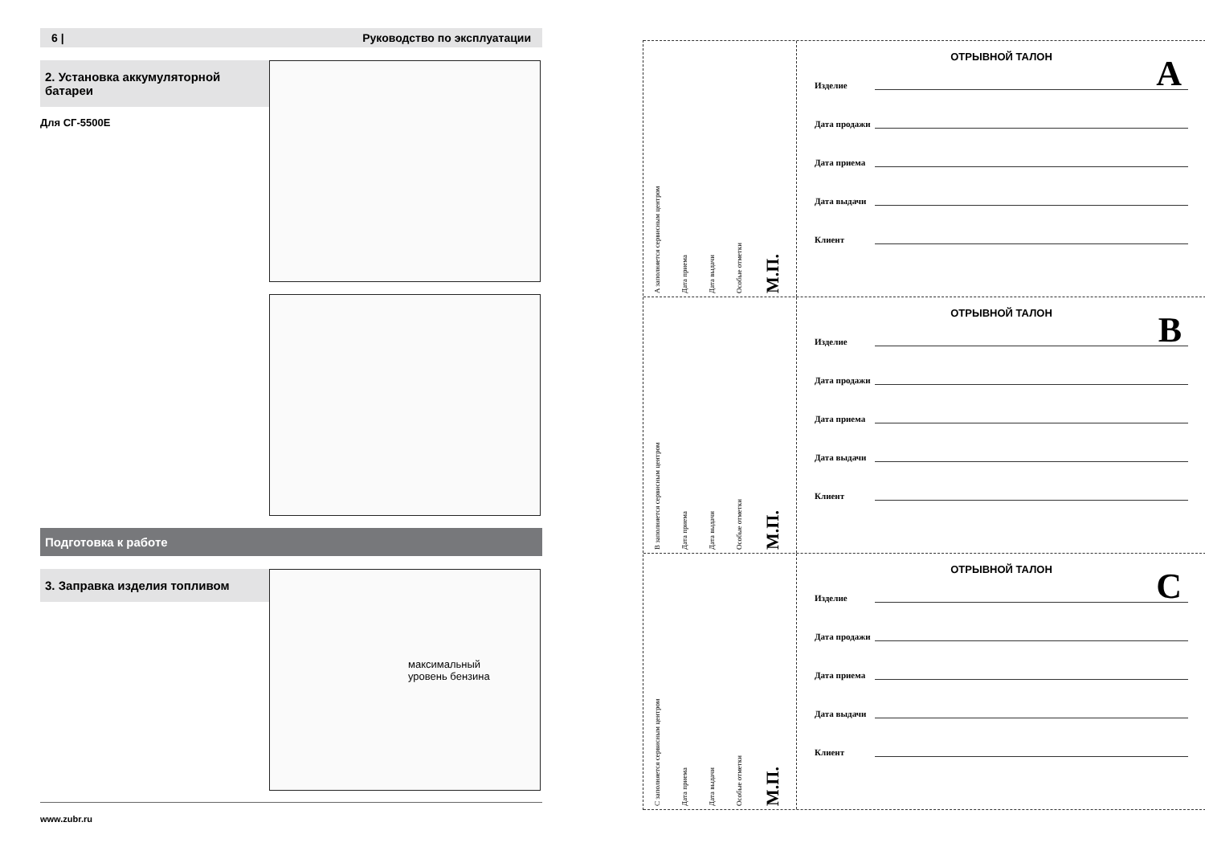6 | Руководство по эксплуатации
2. Установка аккумуляторной батареи
Для СГ-5500E
Подготовка к работе
3. Заправка изделия топливом
максимальный
уровень бензина
www.zubr.ru
A заполняется сервисным центром
Дата приема
Дата выдачи
Особые отметки
М.П.
ОТРЫВНОЙ ТАЛОН
A
Изделие
Дата продажи
Дата приема
Дата выдачи
Клиент
B заполняется сервисным центром
Дата приема
Дата выдачи
Особые отметки
М.П.
ОТРЫВНОЙ ТАЛОН
B
Изделие
Дата продажи
Дата приема
Дата выдачи
Клиент
C заполняется сервисным центром
Дата приема
Дата выдачи
Особые отметки
М.П.
ОТРЫВНОЙ ТАЛОН
C
Изделие
Дата продажи
Дата приема
Дата выдачи
Клиент